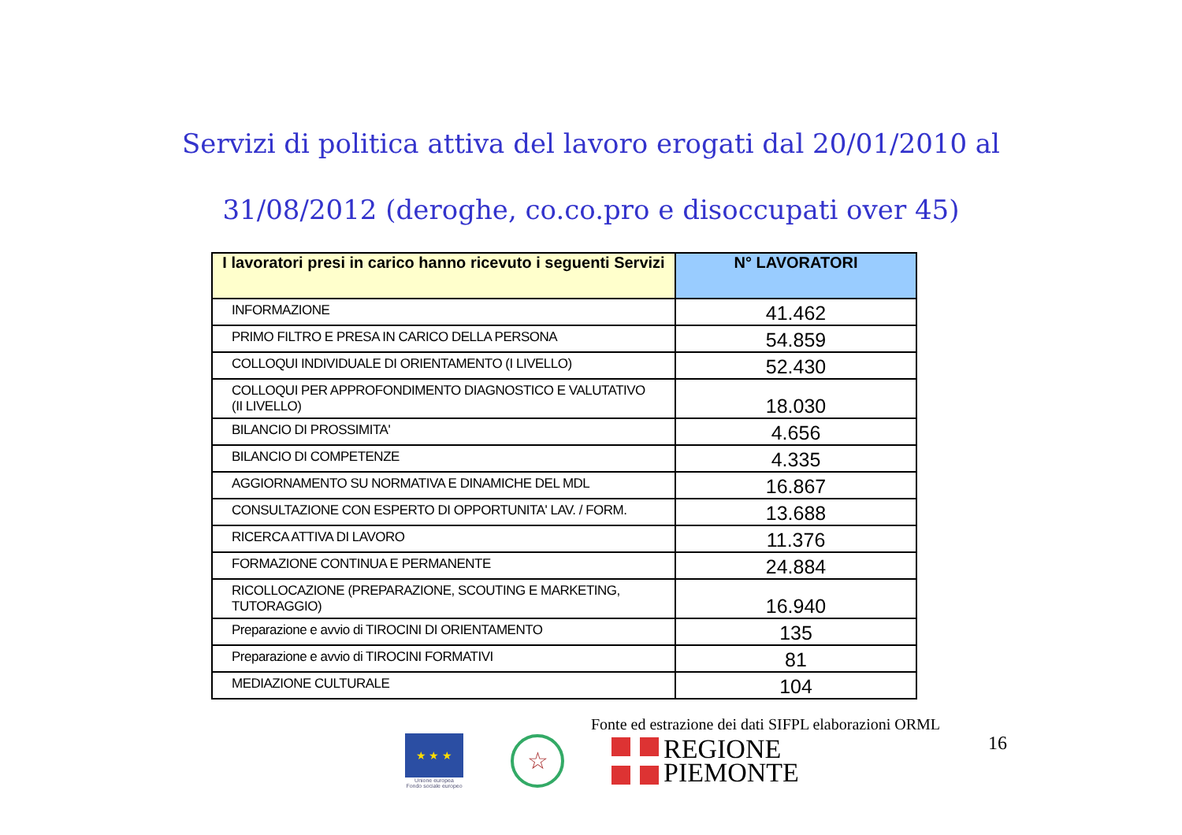Servizi di politica attiva del lavoro erogati dal 20/01/2010 al
31/08/2012 (deroghe, co.co.pro e disoccupati over 45)
| I lavoratori presi in carico hanno ricevuto i seguenti Servizi | N° LAVORATORI |
| --- | --- |
| INFORMAZIONE | 41.462 |
| PRIMO FILTRO E PRESA IN CARICO DELLA PERSONA | 54.859 |
| COLLOQUI INDIVIDUALE DI ORIENTAMENTO (I LIVELLO) | 52.430 |
| COLLOQUI PER APPROFONDIMENTO DIAGNOSTICO E VALUTATIVO (II LIVELLO) | 18.030 |
| BILANCIO DI PROSSIMITA' | 4.656 |
| BILANCIO DI COMPETENZE | 4.335 |
| AGGIORNAMENTO SU NORMATIVA E DINAMICHE DEL MDL | 16.867 |
| CONSULTAZIONE CON ESPERTO DI OPPORTUNITA' LAV. / FORM. | 13.688 |
| RICERCA ATTIVA DI LAVORO | 11.376 |
| FORMAZIONE CONTINUA E PERMANENTE | 24.884 |
| RICOLLOCAZIONE (PREPARAZIONE, SCOUTING E MARKETING, TUTORAGGIO) | 16.940 |
| Preparazione e avvio di TIROCINI DI ORIENTAMENTO | 135 |
| Preparazione e avvio di TIROCINI FORMATIVI | 81 |
| MEDIAZIONE CULTURALE | 104 |
Fonte ed estrazione dei dati SIFPL elaborazioni ORML
★ ★ ★
Unione europea
Fondo sociale europeo
☆
REGIONE
PIEMONTE
16